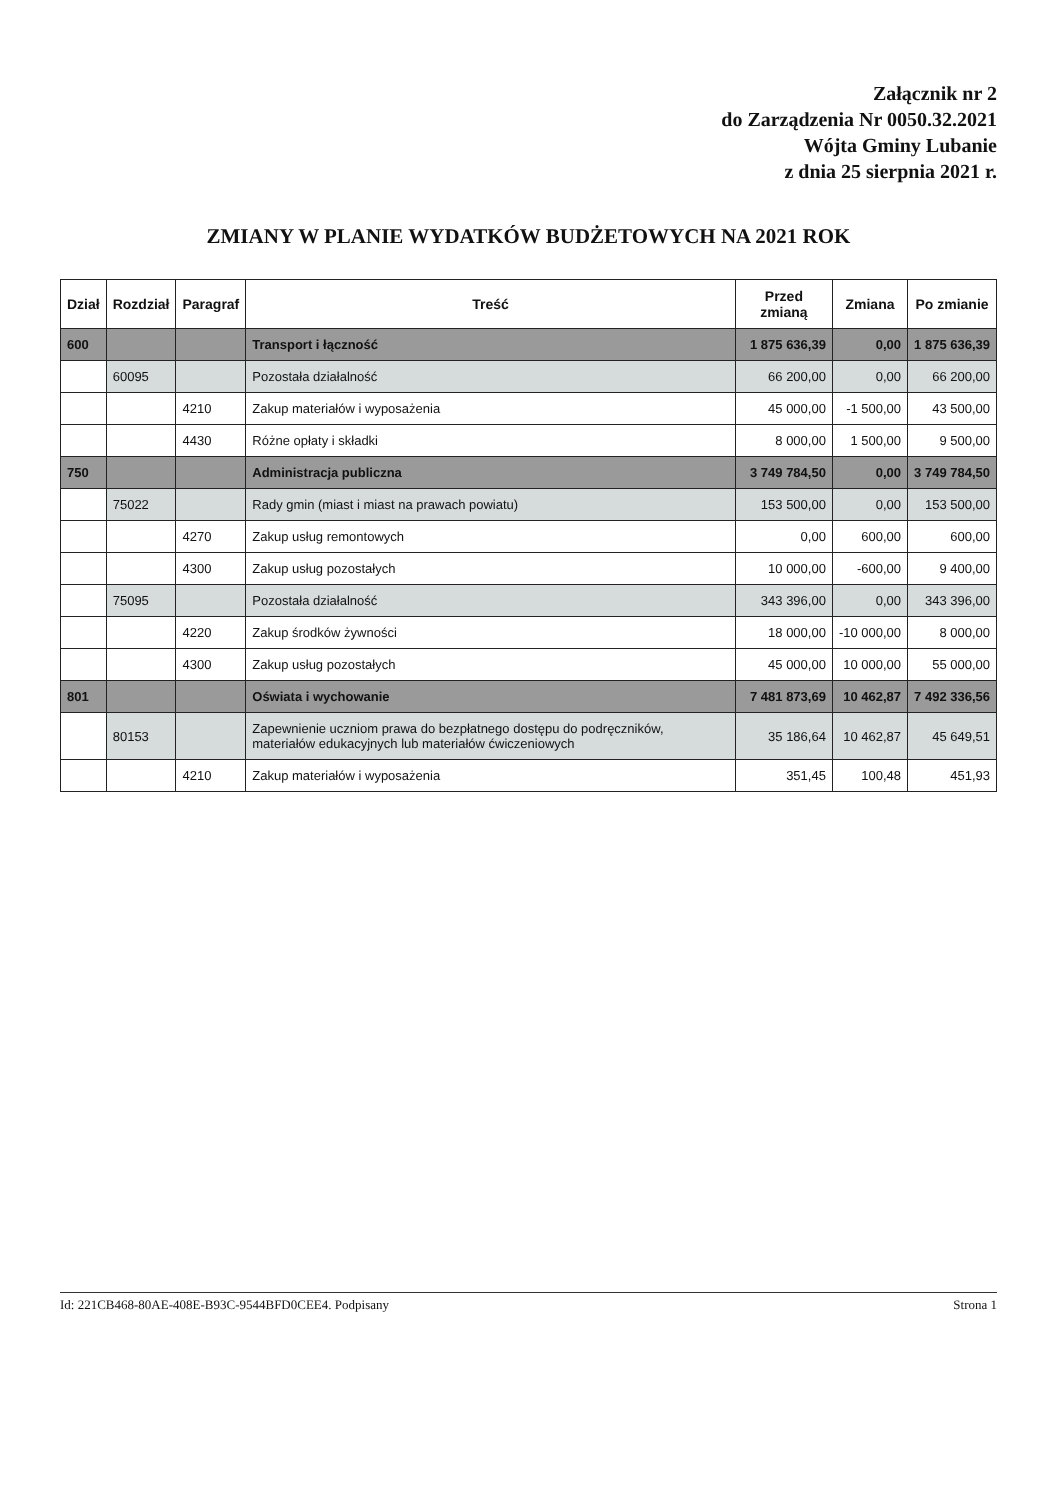Załącznik nr 2
do Zarządzenia Nr 0050.32.2021
Wójta Gminy Lubanie
z dnia 25 sierpnia 2021 r.
ZMIANY W PLANIE WYDATKÓW BUDŻETOWYCH NA 2021 ROK
| Dział | Rozdział | Paragraf | Treść | Przed zmianą | Zmiana | Po zmianie |
| --- | --- | --- | --- | --- | --- | --- |
| 600 | | | Transport i łączność | 1 875 636,39 | 0,00 | 1 875 636,39 |
| | 60095 | | Pozostała działalność | 66 200,00 | 0,00 | 66 200,00 |
| | | 4210 | Zakup materiałów i wyposażenia | 45 000,00 | -1 500,00 | 43 500,00 |
| | | 4430 | Różne opłaty i składki | 8 000,00 | 1 500,00 | 9 500,00 |
| 750 | | | Administracja publiczna | 3 749 784,50 | 0,00 | 3 749 784,50 |
| | 75022 | | Rady gmin (miast i miast na prawach powiatu) | 153 500,00 | 0,00 | 153 500,00 |
| | | 4270 | Zakup usług remontowych | 0,00 | 600,00 | 600,00 |
| | | 4300 | Zakup usług pozostałych | 10 000,00 | -600,00 | 9 400,00 |
| | 75095 | | Pozostała działalność | 343 396,00 | 0,00 | 343 396,00 |
| | | 4220 | Zakup środków żywności | 18 000,00 | -10 000,00 | 8 000,00 |
| | | 4300 | Zakup usług pozostałych | 45 000,00 | 10 000,00 | 55 000,00 |
| 801 | | | Oświata i wychowanie | 7 481 873,69 | 10 462,87 | 7 492 336,56 |
| | 80153 | | Zapewnienie uczniom prawa do bezpłatnego dostępu do podręczników, materiałów edukacyjnych lub materiałów ćwiczeniowych | 35 186,64 | 10 462,87 | 45 649,51 |
| | | 4210 | Zakup materiałów i wyposażenia | 351,45 | 100,48 | 451,93 |
Id: 221CB468-80AE-408E-B93C-9544BFD0CEE4. Podpisany Strona 1